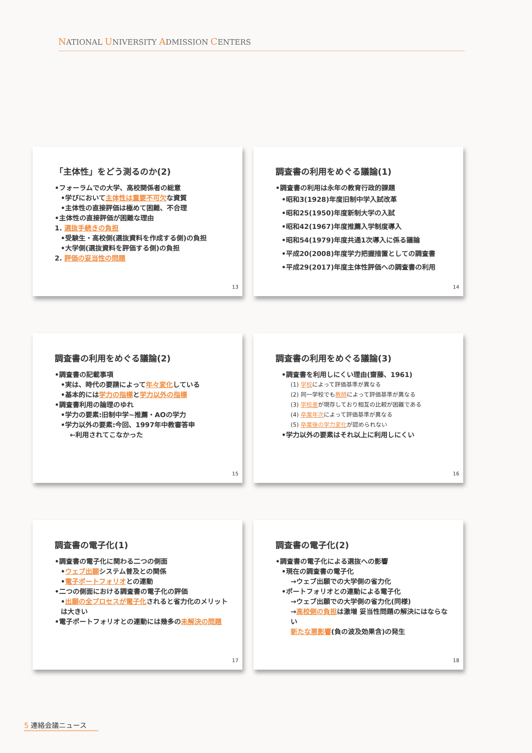NATIONAL UNIVERSITY ADMISSION CENTERS
「主体性」をどう測るのか(2)
•フォーラムでの大学、高校関係者の総意
•学びにおいて主体性は重要不可欠な資質
•主体性の直接評価は極めて困難、不合理
•主体性の直接評価が困難な理由
1. 選抜手続きの負担
•受験生・高校側(選抜資料を作成する側)の負担
•大学側(選抜資料を評価する側)の負担
2. 評価の妥当性の問題
13
調査書の利用をめぐる議論(1)
•調査書の利用は永年の教育行政的課題
•昭和3(1928)年度旧制中学入試改革
•昭和25(1950)年度新制大学の入試
•昭和42(1967)年度推薦入学制度導入
•昭和54(1979)年度共通1次導入に係る議論
•平成20(2008)年度学力把握措置としての調査書
•平成29(2017)年度主体性評価への調査書の利用
14
調査書の利用をめぐる議論(2)
•調査書の記載事項
•実は、時代の要請によって年々変化している
•基本的には学力の指標と学力以外の指標
•調査書利用の論理のゆれ
•学力の要素:旧制中学~推薦・AOの学力
•学力以外の要素:今回、1997年中教審答申
←利用されてこなかった
15
調査書の利用をめぐる議論(3)
•調査書を利用しにくい理由(齋藤、1961)
(1) 学校によって評価基準が異なる
(2) 同一学校でも教師によって評価基準が異なる
(3) 学校差が現存しており相互の比較が困難である
(4) 卒業年次によって評価基準が異なる
(5) 卒業後の学力変化が認められない
•学力以外の要素はそれ以上に利用しにくい
16
調査書の電子化(1)
•調査書の電子化に関わる二つの側面
•ウェブ出願システム普及との関係
•電子ポートフォリオとの連動
•二つの側面における調査書の電子化の評価
•出願の全プロセスが電子化されると省力化のメリットは大きい
•電子ポートフォリオとの連動には幾多の未解決の問題
17
調査書の電子化(2)
•調査書の電子化による選抜への影響
•現在の調査書の電子化
→ウェブ出願での大学側の省力化
•ポートフォリオとの連動による電子化
→ウェブ出願での大学側の省力化(同様)
→高校側の負担は激増 妥当性問題の解決にはならない
新たな悪影響(負の波及効果含)の発生
18
5 連絡会議ニュース